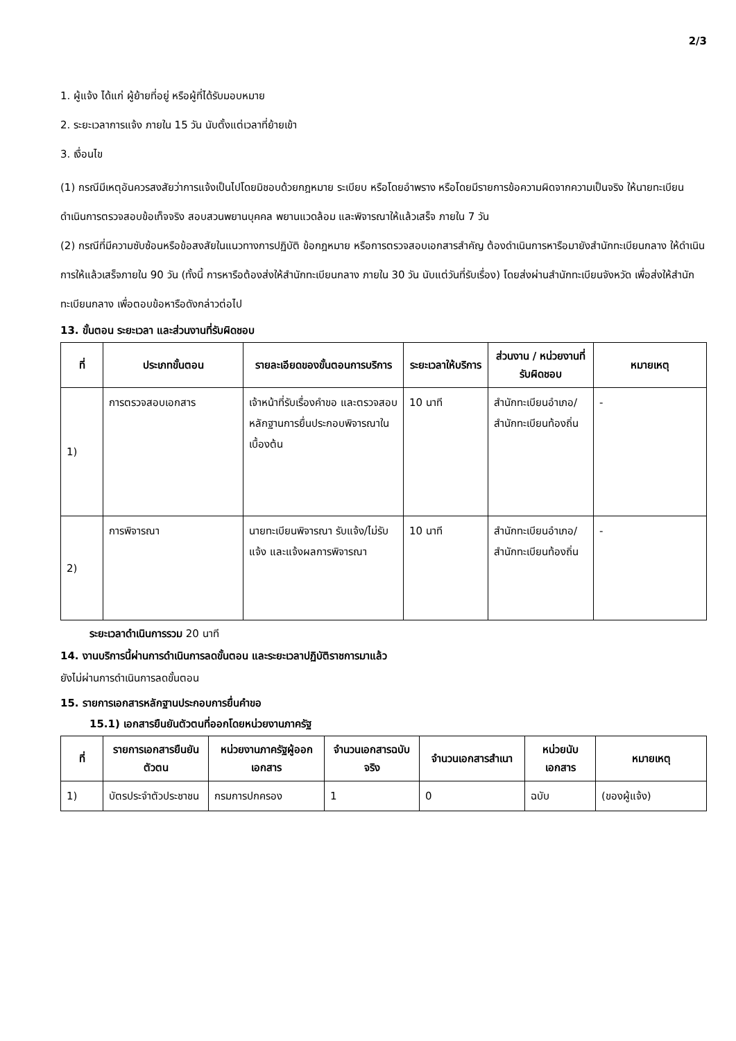2/3
1. ผู้แจ้ง ได้แก่ ผู้ย้ายที่อยู่ หรือผู้ที่ได้รับมอบหมาย
2. ระยะเวลาการแจ้ง ภายใน 15 วัน นับตั้งแต่เวลาที่ย้ายเข้า
3. เงื่อนไข
(1) กรณีมีเหตุอันควรสงสัยว่าการแจ้งเป็นไปโดยมิชอบด้วยกฎหมาย ระเบียบ หรือโดยอำพราง หรือโดยมีรายการข้อความผิดจากความเป็นจริง ให้นายทะเบียนดำเนินการตรวจสอบข้อเท็จจริง สอบสวนพยานบุคคล พยานแวดล้อม และพิจารณาให้แล้วเสร็จ ภายใน 7 วัน
(2) กรณีที่มีความซับซ้อนหรือข้อสงสัยในแนวทางการปฏิบัติ ข้อกฎหมาย หรือการตรวจสอบเอกสารสำคัญ ต้องดำเนินการหารือมายังสำนักทะเบียนกลาง ให้ดำเนินการให้แล้วเสร็จภายใน 90 วัน (ทั้งนี้ การหารือต้องส่งให้สำนักทะเบียนกลาง ภายใน 30 วัน นับแต่วันที่รับเรื่อง) โดยส่งผ่านสำนักทะเบียนจังหวัด เพื่อส่งให้สำนักทะเบียนกลาง เพื่อตอบข้อหารือดังกล่าวต่อไป
13. ขั้นตอน ระยะเวลา และส่วนงานที่รับผิดชอบ
| ที่ | ประเภทขั้นตอน | รายละเอียดของขั้นตอนการบริการ | ระยะเวลาให้บริการ | ส่วนงาน / หน่วยงานที่รับผิดชอบ | หมายเหตุ |
| --- | --- | --- | --- | --- | --- |
| 1) | การตรวจสอบเอกสาร | เจ้าหน้าที่รับเรื่องคำขอ และตรวจสอบหลักฐานการยื่นประกอบพิจารณาในเบื้องต้น | 10 นาที | สำนักทะเบียนอำเภอ/สำนักทะเบียนท้องถิ่น | - |
| 2) | การพิจารณา | นายทะเบียนพิจารณา รับแจ้ง/ไม่รับแจ้ง และแจ้งผลการพิจารณา | 10 นาที | สำนักทะเบียนอำเภอ/สำนักทะเบียนท้องถิ่น | - |
ระยะเวลาดำเนินการรวม 20 นาที
14. งานบริการนี้ผ่านการดำเนินการลดขั้นตอน และระยะเวลาปฏิบัติราชการมาแล้ว
ยังไม่ผ่านการดำเนินการลดขั้นตอน
15. รายการเอกสารหลักฐานประกอบการยื่นคำขอ
15.1) เอกสารยืนยันตัวตนที่ออกโดยหน่วยงานภาครัฐ
| ที่ | รายการเอกสารยืนยันตัวตน | หน่วยงานภาครัฐผู้ออกเอกสาร | จำนวนเอกสารฉบับจริง | จำนวนเอกสารสำเนา | หน่วยนับเอกสาร | หมายเหตุ |
| --- | --- | --- | --- | --- | --- | --- |
| 1) | บัตรประจำตัวประชาชน | กรมการปกครอง | 1 | 0 | ฉบับ | (ของผู้แจ้ง) |